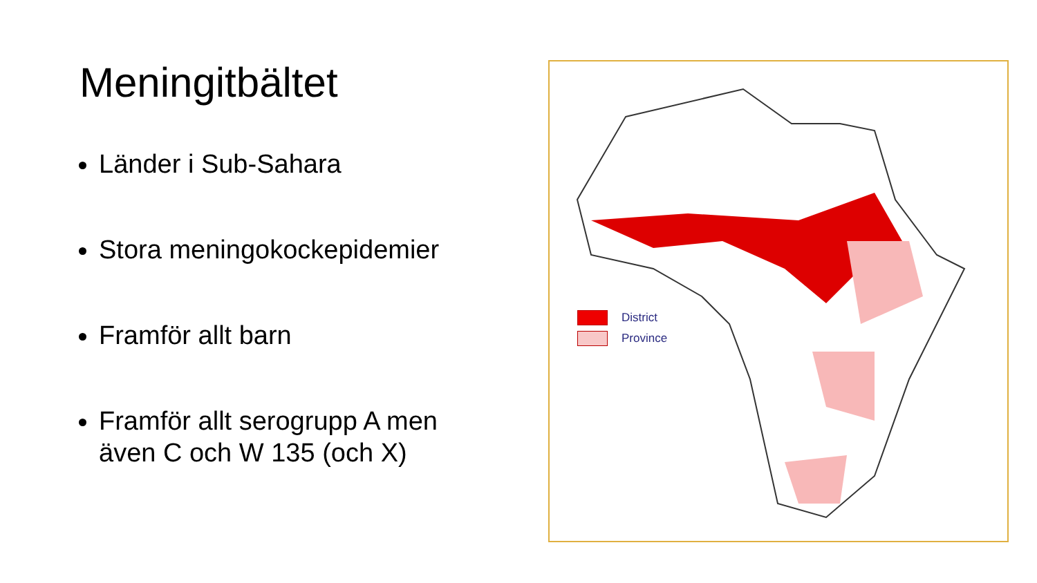Meningitbältet
Länder i Sub-Sahara
Stora meningokockepidemier
Framför allt barn
Framför allt serogrupp A men även C och W 135 (och X)
District
Province